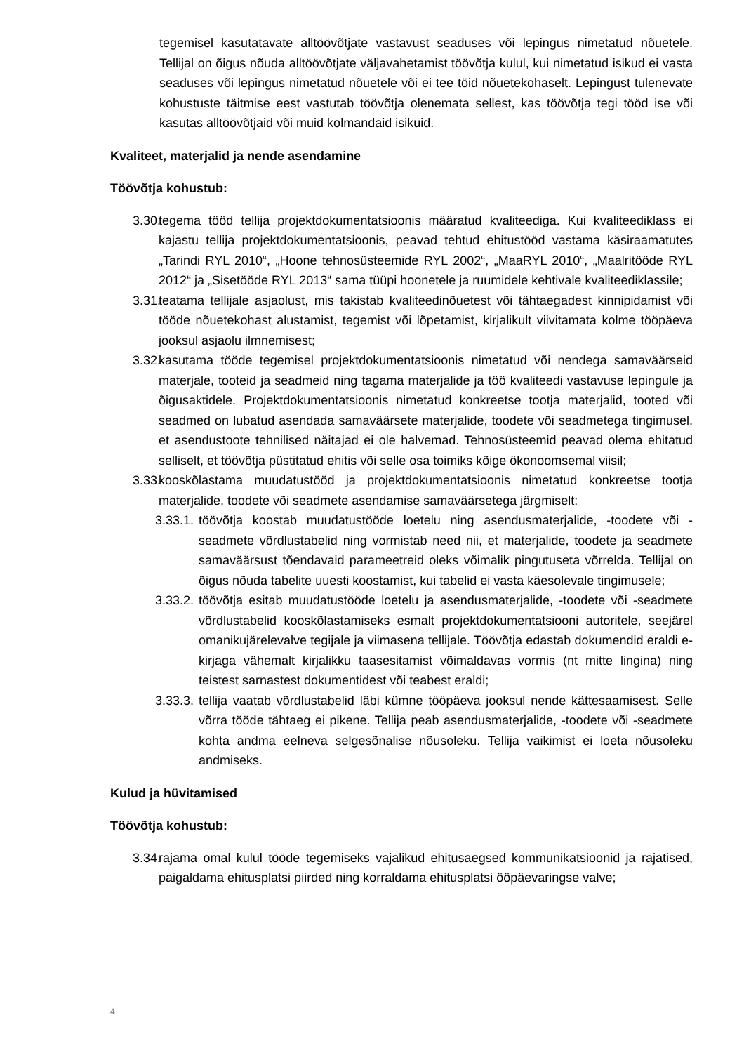tegemisel kasutatavate alltöövõtjate vastavust seaduses või lepingus nimetatud nõuetele. Tellijal on õigus nõuda alltöövõtjate väljavahetamist töövõtja kulul, kui nimetatud isikud ei vasta seaduses või lepingus nimetatud nõuetele või ei tee töid nõuetekohaselt. Lepingust tulenevate kohustuste täitmise eest vastutab töövõtja olenemata sellest, kas töövõtja tegi tööd ise või kasutas alltöövõtjaid või muid kolmandaid isikuid.
Kvaliteet, materjalid ja nende asendamine
Töövõtja kohustub:
3.30. tegema tööd tellija projektdokumentatsioonis määratud kvaliteediga. Kui kvaliteediklass ei kajastu tellija projektdokumentatsioonis, peavad tehtud ehitustööd vastama käsiraamatutes „Tarindi RYL 2010“, „Hoone tehnosüsteemide RYL 2002“, „MaaRYL 2010“, „Maalritööde RYL 2012“ ja „Sisetööde RYL 2013“ sama tüüpi hoonetele ja ruumidele kehtivale kvaliteediklassile;
3.31. teatama tellijale asjaolust, mis takistab kvaliteedinõuetest või tähtaegadest kinnipidamist või tööde nõuetekohast alustamist, tegemist või lõpetamist, kirjalikult viivitamata kolme tööpäeva jooksul asjaolu ilmnemisest;
3.32. kasutama tööde tegemisel projektdokumentatsioonis nimetatud või nendega samaväärseid materjale, tooteid ja seadmeid ning tagama materjalide ja töö kvaliteedi vastavuse lepingule ja õigusaktidele. Projektdokumentatsioonis nimetatud konkreetse tootja materjalid, tooted või seadmed on lubatud asendada samaväärsete materjalide, toodete või seadmetega tingimusel, et asendustoote tehnilised näitajad ei ole halvemad. Tehnosüsteemid peavad olema ehitatud selliselt, et töövõtja püstitatud ehitis või selle osa toimiks kõige ökonoomsemal viisil;
3.33. kooskõlastama muudatustööd ja projektdokumentatsioonis nimetatud konkreetse tootja materjalide, toodete või seadmete asendamise samaväärsetega järgmiselt:
3.33.1.
töövõtja koostab muudatustööde loetelu ning asendusmaterjalide, -toodete või -seadmete võrdlustabelid ning vormistab need nii, et materjalide, toodete ja seadmete samaväärsust tõendavaid parameetreid oleks võimalik pingutuseta võrrelda. Tellijal on õigus nõuda tabelite uuesti koostamist, kui tabelid ei vasta käesolevale tingimusele;
3.33.2.
töövõtja esitab muudatustööde loetelu ja asendusmaterjalide, -toodete või -seadmete võrdlustabelid kooskõlastamiseks esmalt projektdokumentatsiooni autoritele, seejärel omanikujärelevalve tegijale ja viimasena tellijale. Töövõtja edastab dokumendid eraldi e-kirjaga vähemalt kirjalikku taasesitamist võimaldavas vormis (nt mitte lingina) ning teistest sarnastest dokumentidest või teabest eraldi;
3.33.3.
tellija vaatab võrdlustabelid läbi kümne tööpäeva jooksul nende kättesaamisest. Selle võrra tööde tähtaeg ei pikene. Tellija peab asendusmaterjalide, -toodete või -seadmete kohta andma eelneva selgesõnalise nõusoleku. Tellija vaikimist ei loeta nõusoleku andmiseks.
Kulud ja hüvitamised
Töövõtja kohustub:
3.34. rajama omal kulul tööde tegemiseks vajalikud ehitusaegsed kommunikatsioonid ja rajatised, paigaldama ehitusplatsi piirded ning korraldama ehitusplatsi ööpäevaringse valve;
4